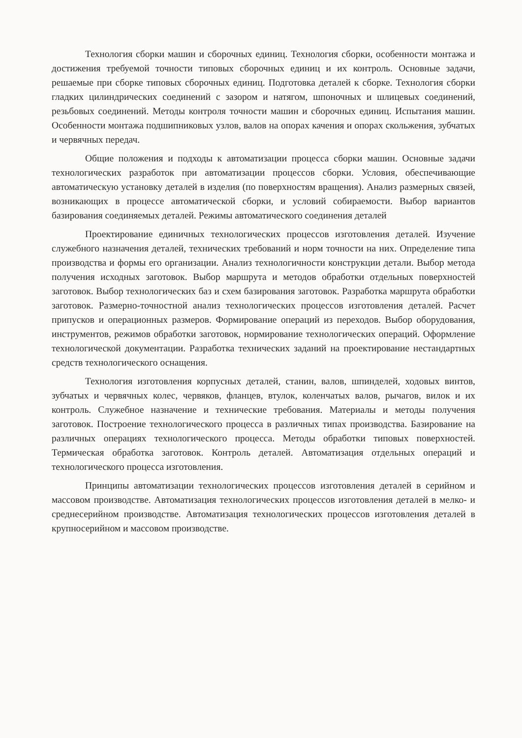Технология сборки машин и сборочных единиц. Технология сборки, особенности монтажа и достижения требуемой точности типовых сборочных единиц и их контроль. Основные задачи, решаемые при сборке типовых сборочных единиц. Подготовка деталей к сборке. Технология сборки гладких цилиндрических соединений с зазором и натягом, шпоночных и шлицевых соединений, резьбовых соединений. Методы контроля точности машин и сборочных единиц. Испытания машин. Особенности монтажа подшипниковых узлов, валов на опорах качения и опорах скольжения, зубчатых и червячных передач.
Общие положения и подходы к автоматизации процесса сборки машин. Основные задачи технологических разработок при автоматизации процессов сборки. Условия, обеспечивающие автоматическую установку деталей в изделия (по поверхностям вращения). Анализ размерных связей, возникающих в процессе автоматической сборки, и условий собираемости. Выбор вариантов базирования соединяемых деталей. Режимы автоматического соединения деталей
Проектирование единичных технологических процессов изготовления деталей. Изучение служебного назначения деталей, технических требований и норм точности на них. Определение типа производства и формы его организации. Анализ технологичности конструкции детали. Выбор метода получения исходных заготовок. Выбор маршрута и методов обработки отдельных поверхностей заготовок. Выбор технологических баз и схем базирования заготовок. Разработка маршрута обработки заготовок. Размерно-точностной анализ технологических процессов изготовления деталей. Расчет припусков и операционных размеров. Формирование операций из переходов. Выбор оборудования, инструментов, режимов обработки заготовок, нормирование технологических операций. Оформление технологической документации. Разработка технических заданий на проектирование нестандартных средств технологического оснащения.
Технология изготовления корпусных деталей, станин, валов, шпинделей, ходовых винтов, зубчатых и червячных колес, червяков, фланцев, втулок, коленчатых валов, рычагов, вилок и их контроль. Служебное назначение и технические требования. Материалы и методы получения заготовок. Построение технологического процесса в различных типах производства. Базирование на различных операциях технологического процесса. Методы обработки типовых поверхностей. Термическая обработка заготовок. Контроль деталей. Автоматизация отдельных операций и технологического процесса изготовления.
Принципы автоматизации технологических процессов изготовления деталей в серийном и массовом производстве. Автоматизация технологических процессов изготовления деталей в мелко- и среднесерийном производстве. Автоматизация технологических процессов изготовления деталей в крупносерийном и массовом производстве.